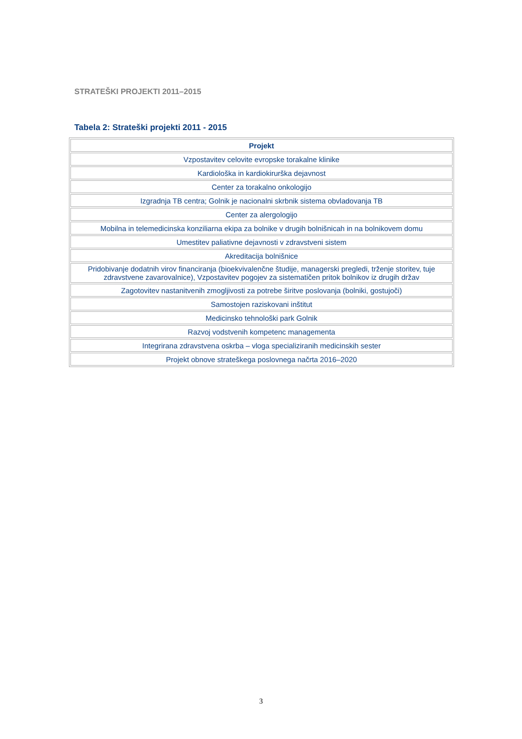STRATEŠKI PROJEKTI 2011–2015
Tabela 2: Strateški projekti 2011 - 2015
| Projekt |
| --- |
| Vzpostavitev celovite evropske torakalne klinike |
| Kardiološka in kardiokirurška dejavnost |
| Center za torakalno onkologijo |
| Izgradnja TB centra; Golnik je nacionalni skrbnik sistema obvladovanja TB |
| Center za alergologijo |
| Mobilna in telemedicinska konziliarna ekipa za bolnike v drugih bolnišnicah in na bolnikovem domu |
| Umestitev paliativne dejavnosti v zdravstveni sistem |
| Akreditacija bolnišnice |
| Pridobivanje dodatnih virov financiranja (bioekvivalenčne študije, managerski pregledi, trženje storitev, tuje zdravstvene zavarovalnice), Vzpostavitev pogojev za sistematičen pritok bolnikov iz drugih držav |
| Zagotovitev nastanitvenih zmogljivosti za potrebe širitve poslovanja (bolniki, gostujoči) |
| Samostojen raziskovani inštitut |
| Medicinsko tehnološki park Golnik |
| Razvoj vodstvenih kompetenc managementa |
| Integrirana zdravstvena oskrba – vloga specializiranih medicinskih sester |
| Projekt obnove strateškega poslovnega načrta 2016–2020 |
3